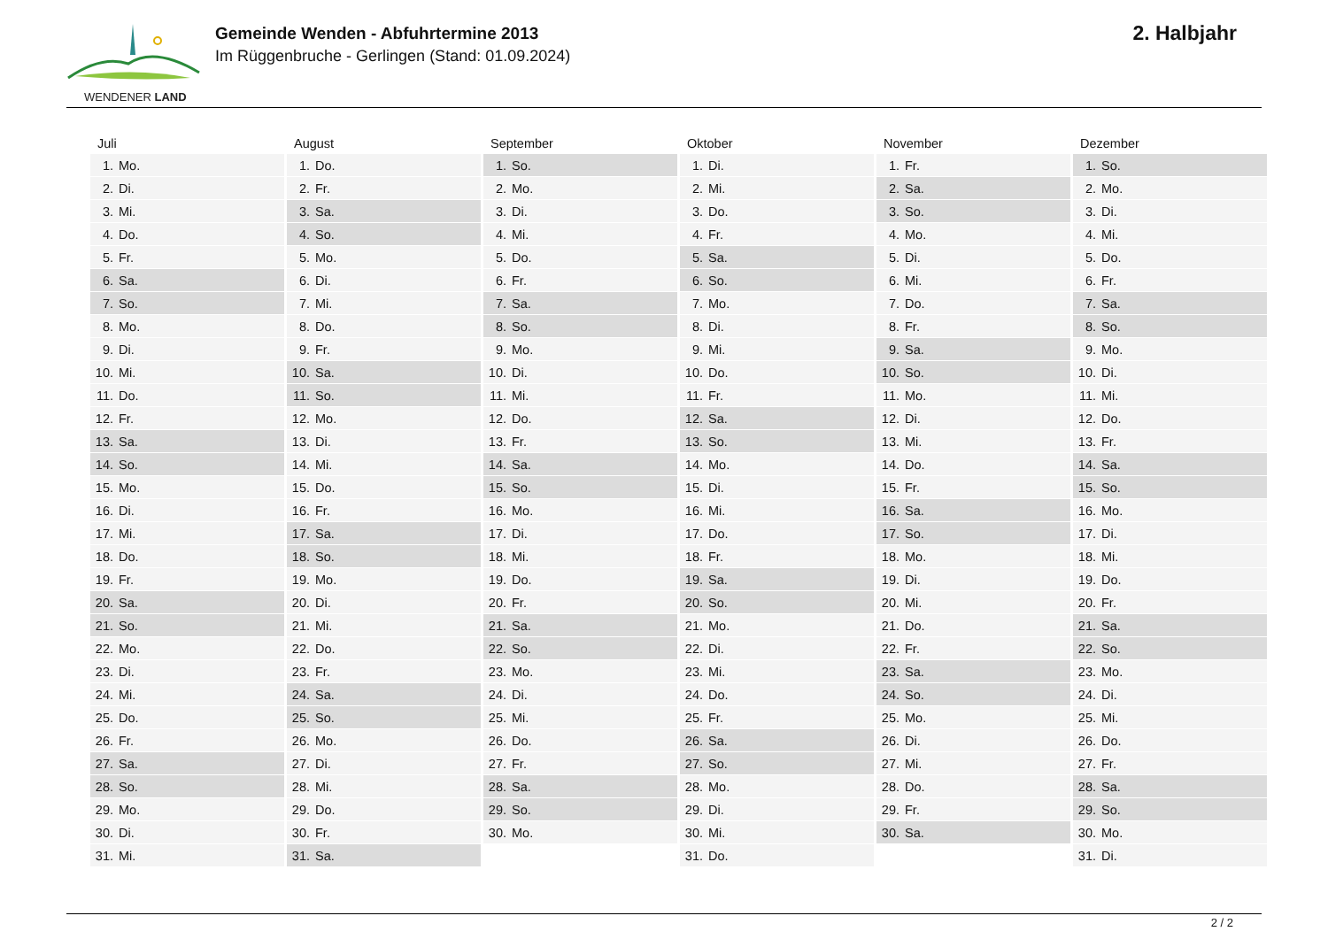WENDENER LAND
Gemeinde Wenden - Abfuhrtermine 2013
Im Rüggenbruche - Gerlingen (Stand: 01.09.2024)
2. Halbjahr
| Juli | August | September | Oktober | November | Dezember |
| --- | --- | --- | --- | --- | --- |
| 1. Mo. | 1. Do. | 1. So. | 1. Di. | 1. Fr. | 1. So. |
| 2. Di. | 2. Fr. | 2. Mo. | 2. Mi. | 2. Sa. | 2. Mo. |
| 3. Mi. | 3. Sa. | 3. Di. | 3. Do. | 3. So. | 3. Di. |
| 4. Do. | 4. So. | 4. Mi. | 4. Fr. | 4. Mo. | 4. Mi. |
| 5. Fr. | 5. Mo. | 5. Do. | 5. Sa. | 5. Di. | 5. Do. |
| 6. Sa. | 6. Di. | 6. Fr. | 6. So. | 6. Mi. | 6. Fr. |
| 7. So. | 7. Mi. | 7. Sa. | 7. Mo. | 7. Do. | 7. Sa. |
| 8. Mo. | 8. Do. | 8. So. | 8. Di. | 8. Fr. | 8. So. |
| 9. Di. | 9. Fr. | 9. Mo. | 9. Mi. | 9. Sa. | 9. Mo. |
| 10. Mi. | 10. Sa. | 10. Di. | 10. Do. | 10. So. | 10. Di. |
| 11. Do. | 11. So. | 11. Mi. | 11. Fr. | 11. Mo. | 11. Mi. |
| 12. Fr. | 12. Mo. | 12. Do. | 12. Sa. | 12. Di. | 12. Do. |
| 13. Sa. | 13. Di. | 13. Fr. | 13. So. | 13. Mi. | 13. Fr. |
| 14. So. | 14. Mi. | 14. Sa. | 14. Mo. | 14. Do. | 14. Sa. |
| 15. Mo. | 15. Do. | 15. So. | 15. Di. | 15. Fr. | 15. So. |
| 16. Di. | 16. Fr. | 16. Mo. | 16. Mi. | 16. Sa. | 16. Mo. |
| 17. Mi. | 17. Sa. | 17. Di. | 17. Do. | 17. So. | 17. Di. |
| 18. Do. | 18. So. | 18. Mi. | 18. Fr. | 18. Mo. | 18. Mi. |
| 19. Fr. | 19. Mo. | 19. Do. | 19. Sa. | 19. Di. | 19. Do. |
| 20. Sa. | 20. Di. | 20. Fr. | 20. So. | 20. Mi. | 20. Fr. |
| 21. So. | 21. Mi. | 21. Sa. | 21. Mo. | 21. Do. | 21. Sa. |
| 22. Mo. | 22. Do. | 22. So. | 22. Di. | 22. Fr. | 22. So. |
| 23. Di. | 23. Fr. | 23. Mo. | 23. Mi. | 23. Sa. | 23. Mo. |
| 24. Mi. | 24. Sa. | 24. Di. | 24. Do. | 24. So. | 24. Di. |
| 25. Do. | 25. So. | 25. Mi. | 25. Fr. | 25. Mo. | 25. Mi. |
| 26. Fr. | 26. Mo. | 26. Do. | 26. Sa. | 26. Di. | 26. Do. |
| 27. Sa. | 27. Di. | 27. Fr. | 27. So. | 27. Mi. | 27. Fr. |
| 28. So. | 28. Mi. | 28. Sa. | 28. Mo. | 28. Do. | 28. Sa. |
| 29. Mo. | 29. Do. | 29. So. | 29. Di. | 29. Fr. | 29. So. |
| 30. Di. | 30. Fr. | 30. Mo. | 30. Mi. | 30. Sa. | 30. Mo. |
| 31. Mi. | 31. Sa. | | 31. Do. | | 31. Di. |
2 / 2